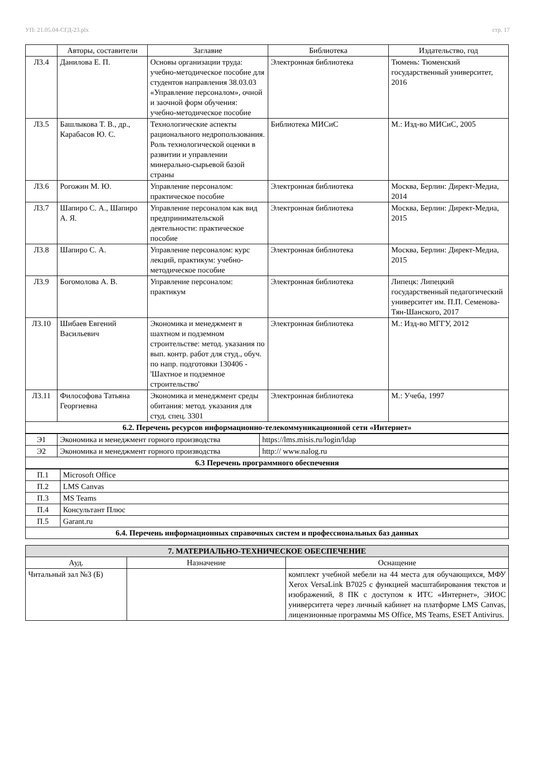УП: 21.05.04-СГД-23.plx стр. 17
| | Авторы, составители | Заглавие | Библиотека | Издательство, год |
| --- | --- | --- | --- | --- |
| Л3.4 | Данилова Е. П. | Основы организации труда: учебно-методическое пособие для студентов направления 38.03.03 «Управление персоналом», очной и заочной форм обучения: учебно-методическое пособие | Электронная библиотека | Тюмень: Тюменский государственный университет, 2016 |
| Л3.5 | Башлыкова Т. В., др., Карабасов Ю. С. | Технологические аспекты рационального недропользования. Роль технологической оценки в развитии и управлении минерально-сырьевой базой страны | Библиотека МИСиС | М.: Изд-во МИСиС, 2005 |
| Л3.6 | Рогожин М. Ю. | Управление персоналом: практическое пособие | Электронная библиотека | Москва, Берлин: Директ-Медиа, 2014 |
| Л3.7 | Шапиро С. А., Шапиро А. Я. | Управление персоналом как вид предпринимательской деятельности: практическое пособие | Электронная библиотека | Москва, Берлин: Директ-Медиа, 2015 |
| Л3.8 | Шапиро С. А. | Управление персоналом: курс лекций, практикум: учебно-методическое пособие | Электронная библиотека | Москва, Берлин: Директ-Медиа, 2015 |
| Л3.9 | Богомолова А. В. | Управление персоналом: практикум | Электронная библиотека | Липецк: Липецкий государственный педагогический университет им. П.П. Семенова-Тян-Шанского, 2017 |
| Л3.10 | Шибаев Евгений Васильевич | Экономика и менеджмент в шахтном и подземном строительстве: метод. указания по вып. контр. работ для студ., обуч. по напр. подготовки 130406 - 'Шахтное и подземное строительство' | Электронная библиотека | М.: Изд-во МГГУ, 2012 |
| Л3.11 | Философова Татьяна Георгиевна | Экономика и менеджмент среды обитания: метод. указания для студ. спец. 3301 | Электронная библиотека | М.: Учеба, 1997 |
| 6.2. Перечень ресурсов информационно-телекоммуникационной сети «Интернет» | | | | |
| Э1 | Экономика и менеджмент горного производства | https://lms.misis.ru/login/ldap |
| Э2 | Экономика и менеджмент горного производства | http:// www.nalog.ru |
| 6.3 Перечень программного обеспечения | | |
| П.1 | Microsoft Office |
| П.2 | LMS Canvas |
| П.3 | MS Teams |
| П.4 | Консультант Плюс |
| П.5 | Garant.ru |
| 6.4. Перечень информационных справочных систем и профессиональных баз данных | |
| 7. МАТЕРИАЛЬНО-ТЕХНИЧЕСКОЕ ОБЕСПЕЧЕНИЕ | | |
| Ауд. | Назначение | Оснащение |
| Читальный зал №3 (Б) | | комплект учебной мебели на 44 места для обучающихся, МФУ Xerox VersaLink B7025 с функцией масштабирования текстов и изображений, 8 ПК с доступом к ИТС «Интернет», ЭИОС университета через личный кабинет на платформе LMS Canvas, лицензионные программы MS Office, MS Teams, ESET Antivirus. |